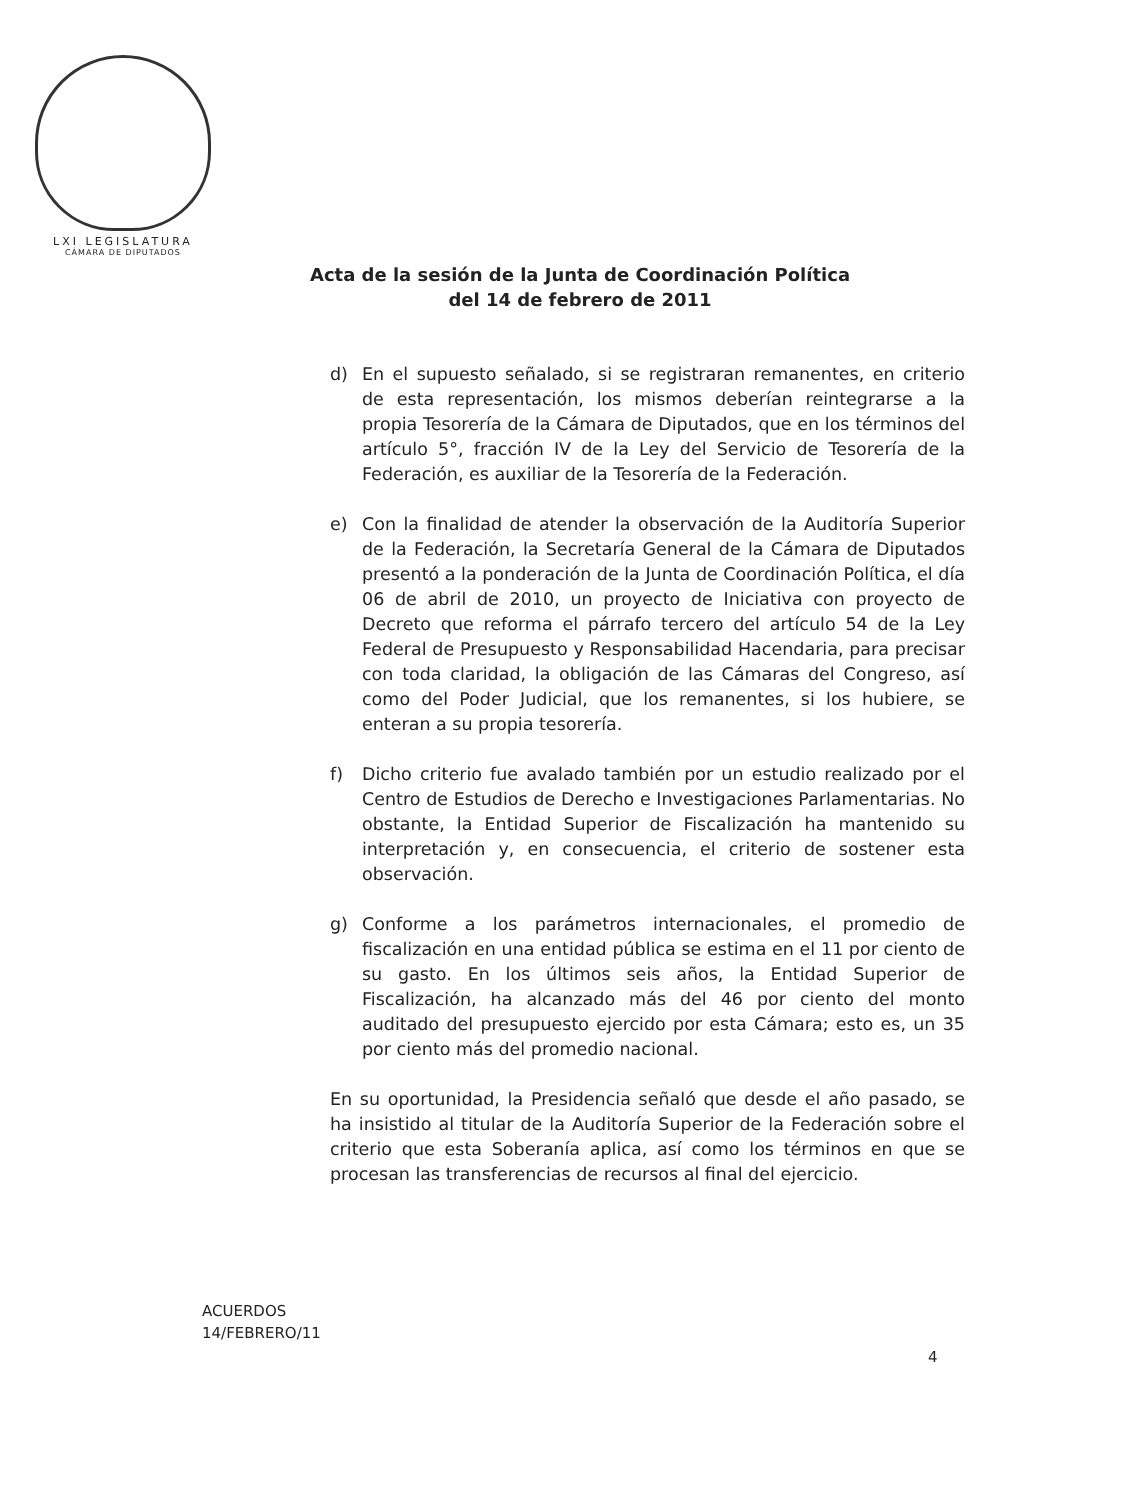LXI LEGISLATURA
CÁMARA DE DIPUTADOS
Acta de la sesión de la Junta de Coordinación Política
del 14 de febrero de 2011
d) En el supuesto señalado, si se registraran remanentes, en criterio de esta representación, los mismos deberían reintegrarse a la propia Tesorería de la Cámara de Diputados, que en los términos del artículo 5°, fracción IV de la Ley del Servicio de Tesorería de la Federación, es auxiliar de la Tesorería de la Federación.
e) Con la finalidad de atender la observación de la Auditoría Superior de la Federación, la Secretaría General de la Cámara de Diputados presentó a la ponderación de la Junta de Coordinación Política, el día 06 de abril de 2010, un proyecto de Iniciativa con proyecto de Decreto que reforma el párrafo tercero del artículo 54 de la Ley Federal de Presupuesto y Responsabilidad Hacendaria, para precisar con toda claridad, la obligación de las Cámaras del Congreso, así como del Poder Judicial, que los remanentes, si los hubiere, se enteran a su propia tesorería.
f) Dicho criterio fue avalado también por un estudio realizado por el Centro de Estudios de Derecho e Investigaciones Parlamentarias. No obstante, la Entidad Superior de Fiscalización ha mantenido su interpretación y, en consecuencia, el criterio de sostener esta observación.
g) Conforme a los parámetros internacionales, el promedio de fiscalización en una entidad pública se estima en el 11 por ciento de su gasto. En los últimos seis años, la Entidad Superior de Fiscalización, ha alcanzado más del 46 por ciento del monto auditado del presupuesto ejercido por esta Cámara; esto es, un 35 por ciento más del promedio nacional.
En su oportunidad, la Presidencia señaló que desde el año pasado, se ha insistido al titular de la Auditoría Superior de la Federación sobre el criterio que esta Soberanía aplica, así como los términos en que se procesan las transferencias de recursos al final del ejercicio.
ACUERDOS
14/FEBRERO/11
4